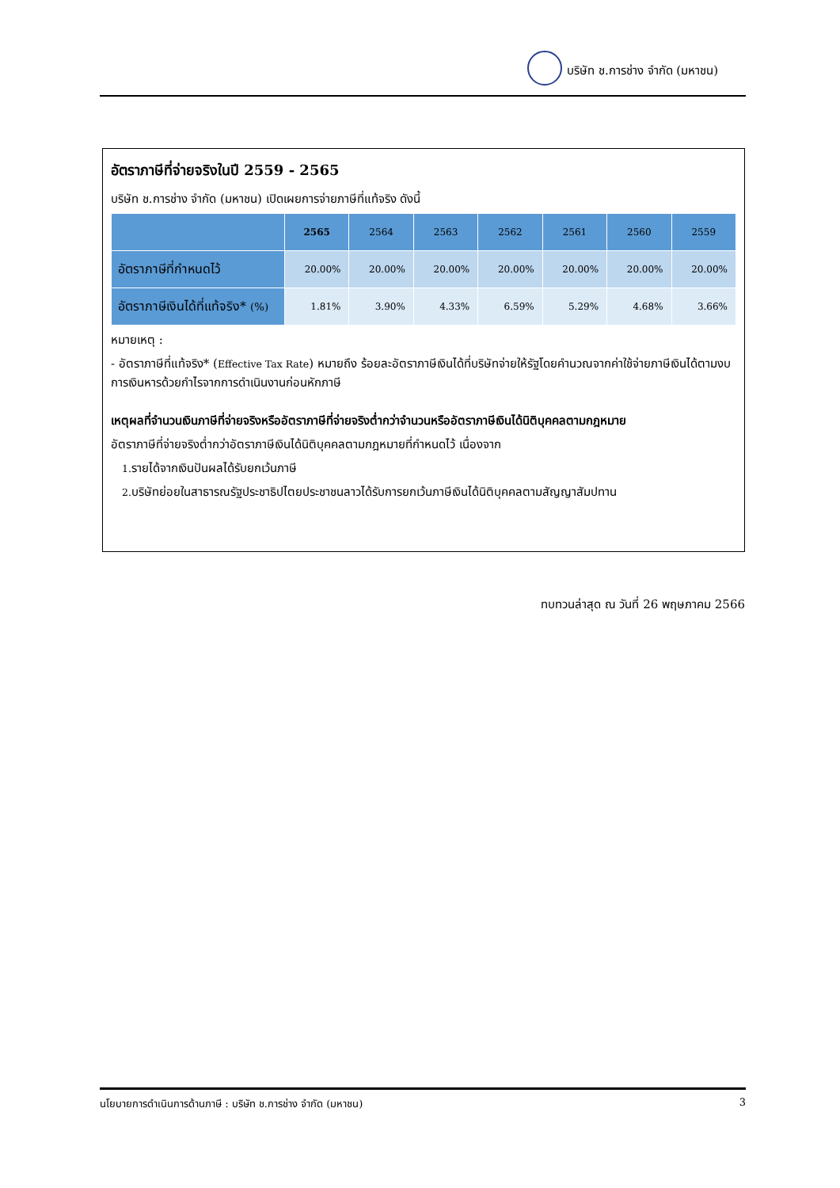บริษัท ช.การช่าง จำกัด (มหาชน)
อัตราภาษีที่จ่ายจริงในปี 2559 - 2565
บริษัท ช.การช่าง จำกัด (มหาชน) เปิดเผยการจ่ายภาษีที่แท้จริง ดังนี้
| | 2565 | 2564 | 2563 | 2562 | 2561 | 2560 | 2559 |
| --- | --- | --- | --- | --- | --- | --- | --- |
| อัตราภาษีที่กำหนดไว้ | 20.00% | 20.00% | 20.00% | 20.00% | 20.00% | 20.00% | 20.00% |
| อัตราภาษีเงินได้ที่แท้จริง* (%) | 1.81% | 3.90% | 4.33% | 6.59% | 5.29% | 4.68% | 3.66% |
หมายเหตุ :
- อัตราภาษีที่แท้จริง* (Effective Tax Rate) หมายถึง ร้อยละอัตราภาษีเงินได้ที่บริษัทจ่ายให้รัฐโดยคำนวณจากค่าใช้จ่ายภาษีเงินได้ตามงบการเงินหารด้วยกำไรจากการดำเนินงานก่อนหักภาษี
เหตุผลที่จำนวนเงินภาษีที่จ่ายจริงหรืออัตราภาษีที่จ่ายจริงต่ำกว่าจำนวนหรืออัตราภาษีเงินได้นิติบุคคลตามกฎหมาย
อัตราภาษีที่จ่ายจริงต่ำกว่าอัตราภาษีเงินได้นิติบุคคลตามกฎหมายที่กำหนดไว้ เนื่องจาก
1. รายได้จากเงินปันผลได้รับยกเว้นภาษี
2. บริษัทย่อยในสาธารณรัฐประชาธิปไตยประชาชนลาวได้รับการยกเว้นภาษีเงินได้นิติบุคคลตามสัญญาสัมปทาน
ทบทวนล่าสุด ณ วันที่ 26 พฤษภาคม 2566
นโยบายการดำเนินการด้านภาษี : บริษัท ช.การช่าง จำกัด (มหาชน) 3